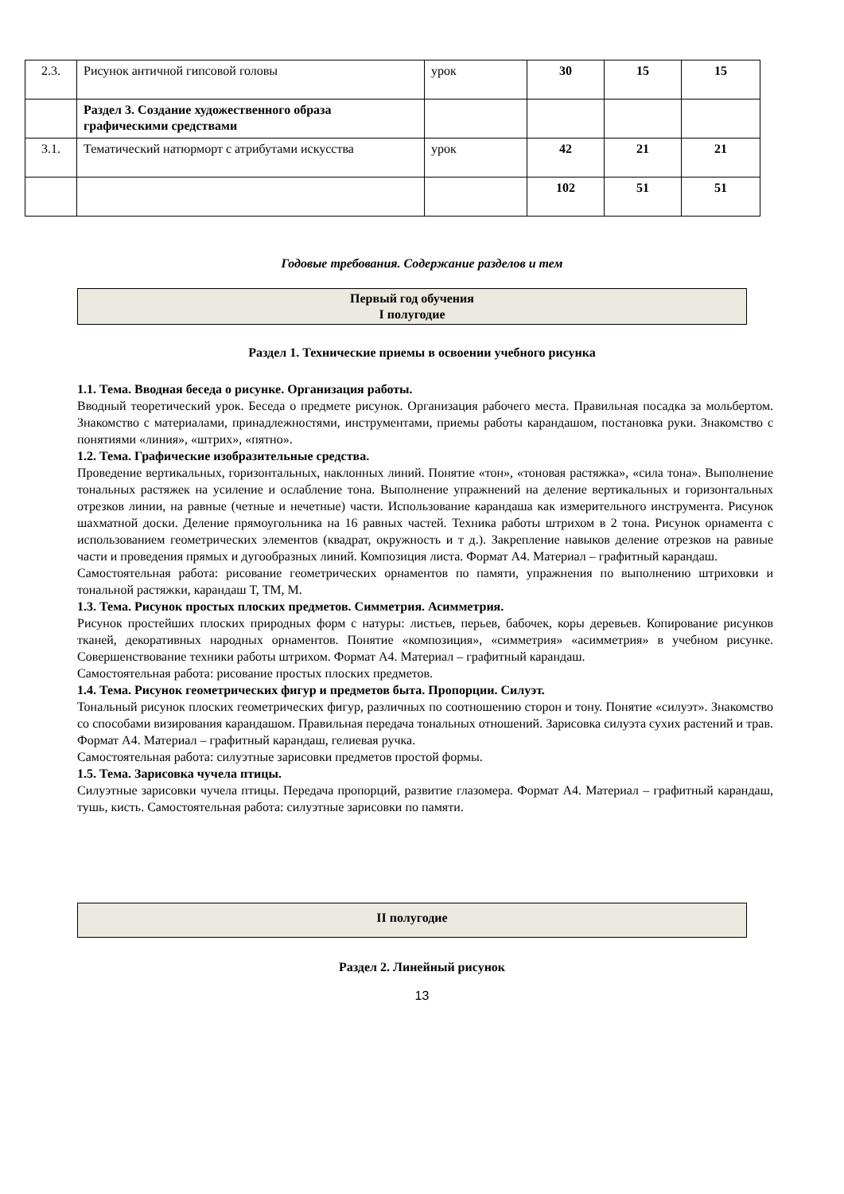| 2.3. | Рисунок античной гипсовой головы | урок | 30 | 15 | 15 |
| | Раздел 3. Создание художественного образа графическими средствами | | | | |
| 3.1. | Тематический натюрморт с атрибутами искусства | урок | 42 | 21 | 21 |
| | | | 102 | 51 | 51 |
Годовые требования. Содержание разделов и тем
Первый год обучения
I полугодие
Раздел 1. Технические приемы в освоении учебного рисунка
1.1. Тема. Вводная беседа о рисунке. Организация работы.
Вводный теоретический урок. Беседа о предмете рисунок. Организация рабочего места. Правильная посадка за мольбертом. Знакомство с материалами, принадлежностями, инструментами, приемы работы карандашом, постановка руки. Знакомство с понятиями «линия», «штрих», «пятно».
1.2. Тема. Графические изобразительные средства.
Проведение вертикальных, горизонтальных, наклонных линий. Понятие «тон», «тоновая растяжка», «сила тона». Выполнение тональных растяжек на усиление и ослабление тона. Выполнение упражнений на деление вертикальных и горизонтальных отрезков линии, на равные (четные и нечетные) части. Использование карандаша как измерительного инструмента. Рисунок шахматной доски. Деление прямоугольника на 16 равных частей. Техника работы штрихом в 2 тона. Рисунок орнамента с использованием геометрических элементов (квадрат, окружность и т д.). Закрепление навыков деление отрезков на равные части и проведения прямых и дугообразных линий. Композиция листа. Формат А4. Материал – графитный карандаш.
Самостоятельная работа: рисование геометрических орнаментов по памяти, упражнения по выполнению штриховки и тональной растяжки, карандаш Т, ТМ, М.
1.3. Тема. Рисунок простых плоских предметов. Симметрия. Асимметрия.
Рисунок простейших плоских природных форм с натуры: листьев, перьев, бабочек, коры деревьев. Копирование рисунков тканей, декоративных народных орнаментов. Понятие «композиция», «симметрия» «асимметрия» в учебном рисунке. Совершенствование техники работы штрихом. Формат А4. Материал – графитный карандаш.
Самостоятельная работа: рисование простых плоских предметов.
1.4. Тема. Рисунок геометрических фигур и предметов быта. Пропорции. Силуэт.
Тональный рисунок плоских геометрических фигур, различных по соотношению сторон и тону. Понятие «силуэт». Знакомство со способами визирования карандашом. Правильная передача тональных отношений. Зарисовка силуэта сухих растений и трав. Формат А4. Материал – графитный карандаш, гелиевая ручка.
Самостоятельная работа: силуэтные зарисовки предметов простой формы.
1.5. Тема. Зарисовка чучела птицы.
Силуэтные зарисовки чучела птицы. Передача пропорций, развитие глазомера. Формат А4. Материал – графитный карандаш, тушь, кисть. Самостоятельная работа: силуэтные зарисовки по памяти.
II полугодие
Раздел 2. Линейный рисунок
13